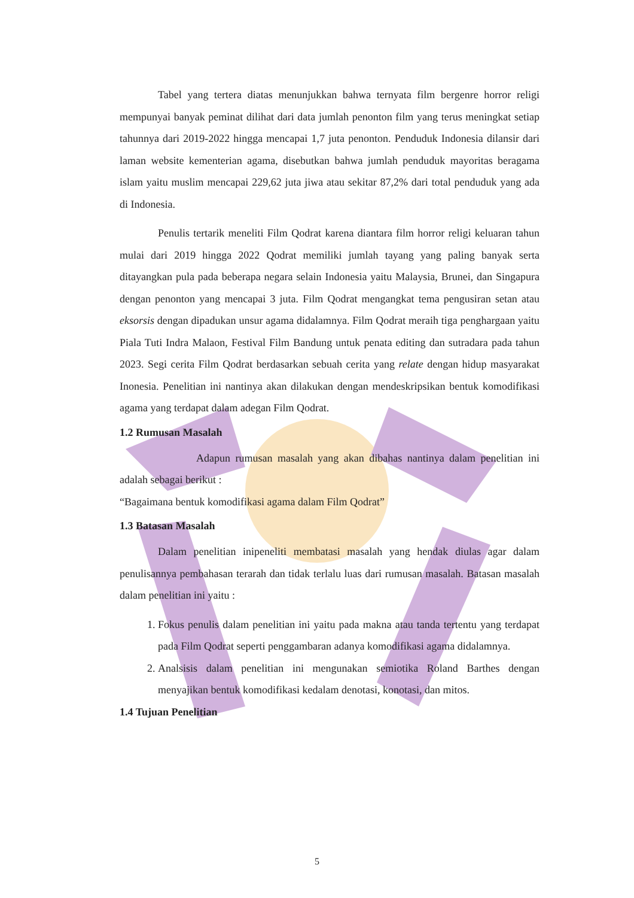Tabel yang tertera diatas menunjukkan bahwa ternyata film bergenre horror religi mempunyai banyak peminat dilihat dari data jumlah penonton film yang terus meningkat setiap tahunnya dari 2019-2022 hingga mencapai 1,7 juta penonton. Penduduk Indonesia dilansir dari laman website kementerian agama, disebutkan bahwa jumlah penduduk mayoritas beragama islam yaitu muslim mencapai 229,62 juta jiwa atau sekitar 87,2% dari total penduduk yang ada di Indonesia.
Penulis tertarik meneliti Film Qodrat karena diantara film horror religi keluaran tahun mulai dari 2019 hingga 2022 Qodrat memiliki jumlah tayang yang paling banyak serta ditayangkan pula pada beberapa negara selain Indonesia yaitu Malaysia, Brunei, dan Singapura dengan penonton yang mencapai 3 juta. Film Qodrat mengangkat tema pengusiran setan atau eksorsis dengan dipadukan unsur agama didalamnya. Film Qodrat meraih tiga penghargaan yaitu Piala Tuti Indra Malaon, Festival Film Bandung untuk penata editing dan sutradara pada tahun 2023. Segi cerita Film Qodrat berdasarkan sebuah cerita yang relate dengan hidup masyarakat Inonesia. Penelitian ini nantinya akan dilakukan dengan mendeskripsikan bentuk komodifikasi agama yang terdapat dalam adegan Film Qodrat.
1.2 Rumusan Masalah
Adapun rumusan masalah yang akan dibahas nantinya dalam penelitian ini adalah sebagai berikut :
“Bagaimana bentuk komodifikasi agama dalam Film Qodrat”
1.3 Batasan Masalah
Dalam penelitian inipeneliti membatasi masalah yang hendak diulas agar dalam penulisannya pembahasan terarah dan tidak terlalu luas dari rumusan masalah. Batasan masalah dalam penelitian ini yaitu :
1. Fokus penulis dalam penelitian ini yaitu pada makna atau tanda tertentu yang terdapat pada Film Qodrat seperti penggambaran adanya komodifikasi agama didalamnya.
2. Analsisis dalam penelitian ini mengunakan semiotika Roland Barthes dengan menyajikan bentuk komodifikasi kedalam denotasi, konotasi, dan mitos.
1.4 Tujuan Penelitian
5